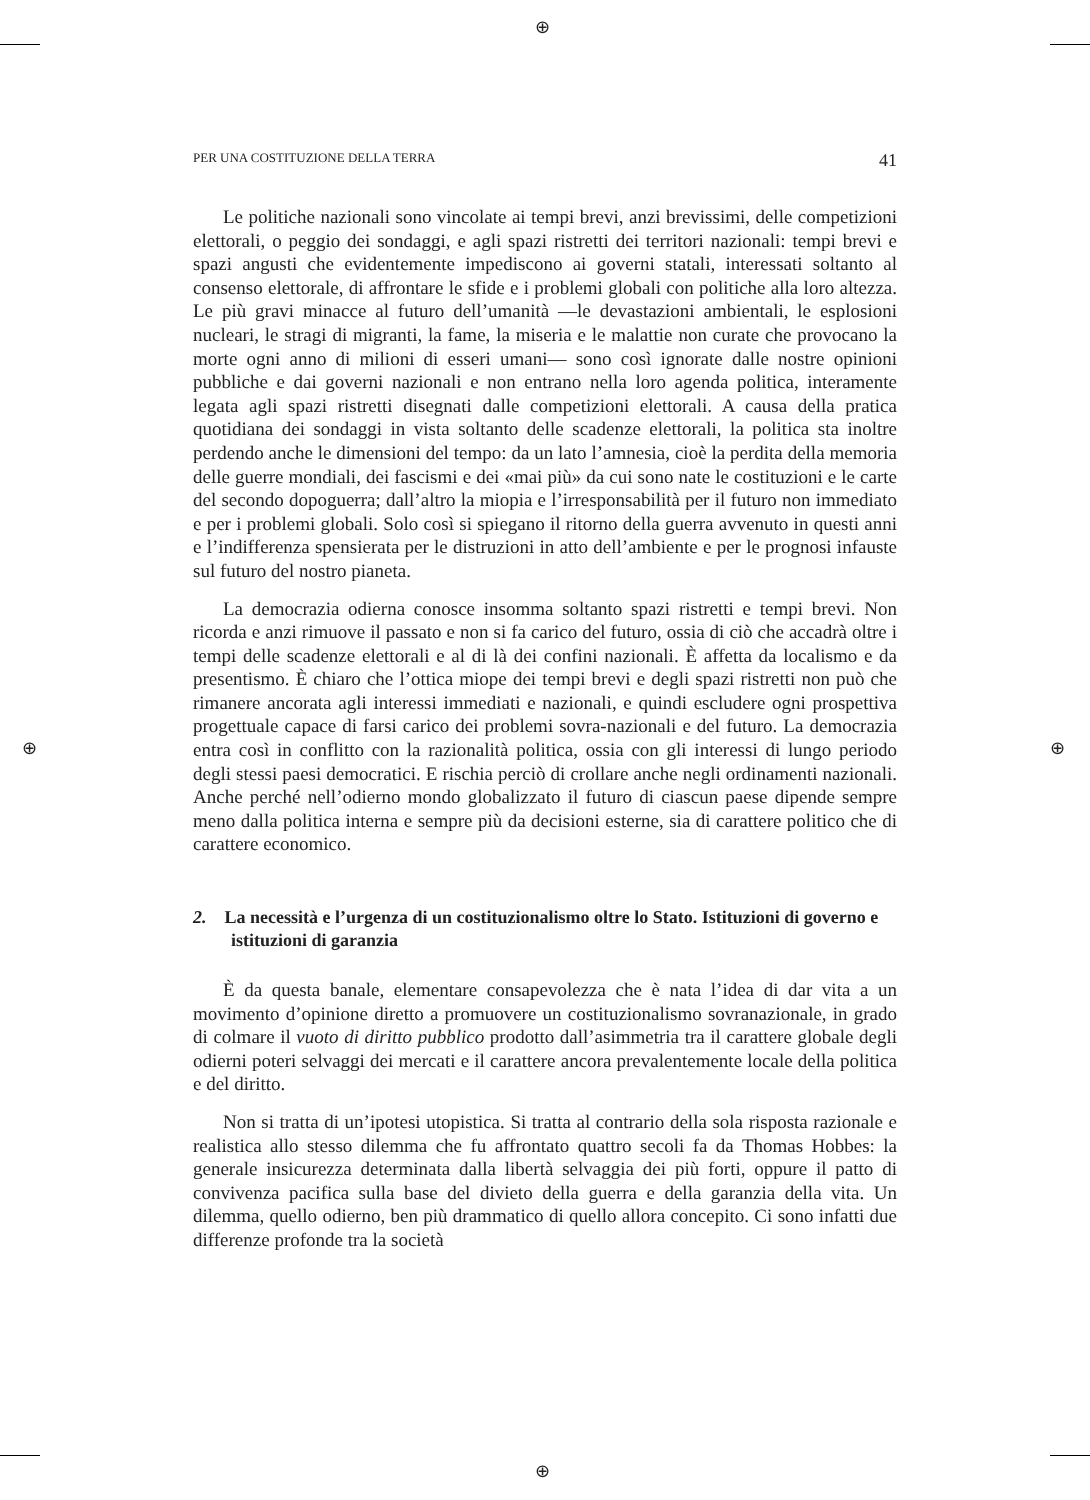⊕
⊕
⊕ ⊕
PER UNA COSTITUZIONE DELLA TERRA 41
Le politiche nazionali sono vincolate ai tempi brevi, anzi brevissimi, delle competizioni elettorali, o peggio dei sondaggi, e agli spazi ristretti dei territori nazionali: tempi brevi e spazi angusti che evidentemente impediscono ai governi statali, interessati soltanto al consenso elettorale, di affrontare le sfide e i problemi globali con politiche alla loro altezza. Le più gravi minacce al futuro dell’umanità —le devastazioni ambientali, le esplosioni nucleari, le stragi di migranti, la fame, la miseria e le malattie non curate che provocano la morte ogni anno di milioni di esseri umani— sono così ignorate dalle nostre opinioni pubbliche e dai governi nazionali e non entrano nella loro agenda politica, interamente legata agli spazi ristretti disegnati dalle competizioni elettorali. A causa della pratica quotidiana dei sondaggi in vista soltanto delle scadenze elettorali, la politica sta inoltre perdendo anche le dimensioni del tempo: da un lato l’amnesia, cioè la perdita della memoria delle guerre mondiali, dei fascismi e dei «mai più» da cui sono nate le costituzioni e le carte del secondo dopoguerra; dall’altro la miopia e l’irresponsabilità per il futuro non immediato e per i problemi globali. Solo così si spiegano il ritorno della guerra avvenuto in questi anni e l’indifferenza spensierata per le distruzioni in atto dell’ambiente e per le prognosi infauste sul futuro del nostro pianeta.
La democrazia odierna conosce insomma soltanto spazi ristretti e tempi brevi. Non ricorda e anzi rimuove il passato e non si fa carico del futuro, ossia di ciò che accadrà oltre i tempi delle scadenze elettorali e al di là dei confini nazionali. È affetta da localismo e da presentismo. È chiaro che l’ottica miope dei tempi brevi e degli spazi ristretti non può che rimanere ancorata agli interessi immediati e nazionali, e quindi escludere ogni prospettiva progettuale capace di farsi carico dei problemi sovra-nazionali e del futuro. La democrazia entra così in conflitto con la razionalità politica, ossia con gli interessi di lungo periodo degli stessi paesi democratici. E rischia perciò di crollare anche negli ordinamenti nazionali. Anche perché nell’odierno mondo globalizzato il futuro di ciascun paese dipende sempre meno dalla politica interna e sempre più da decisioni esterne, sia di carattere politico che di carattere economico.
2. La necessità e l’urgenza di un costituzionalismo oltre lo Stato. Istituzioni di governo e istituzioni di garanzia
È da questa banale, elementare consapevolezza che è nata l’idea di dar vita a un movimento d’opinione diretto a promuovere un costituzionalismo sovranazionale, in grado di colmare il vuoto di diritto pubblico prodotto dall’asimmetria tra il carattere globale degli odierni poteri selvaggi dei mercati e il carattere ancora prevalentemente locale della politica e del diritto.
Non si tratta di un’ipotesi utopistica. Si tratta al contrario della sola risposta razionale e realistica allo stesso dilemma che fu affrontato quattro secoli fa da Thomas Hobbes: la generale insicurezza determinata dalla libertà selvaggia dei più forti, oppure il patto di convivenza pacifica sulla base del divieto della guerra e della garanzia della vita. Un dilemma, quello odierno, ben più drammatico di quello allora concepito. Ci sono infatti due differenze profonde tra la società